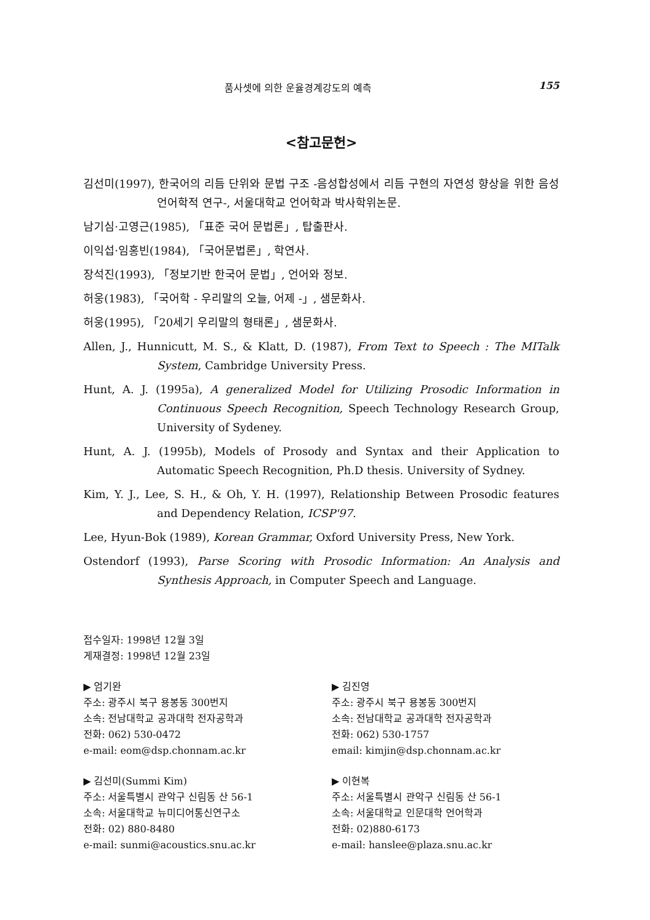품사셋에 의한 운율경계강도의 예측 155
<참고문헌>
김선미(1997), 한국어의 리듬 단위와 문법 구조 -음성합성에서 리듬 구현의 자연성 향상을 위한 음성언어학적 연구-, 서울대학교 언어학과 박사학위논문.
남기심·고영근(1985), 「표준 국어 문법론」, 탑출판사.
이익섭·임홍빈(1984), 「국어문법론」, 학연사.
장석진(1993), 「정보기반 한국어 문법」, 언어와 정보.
허웅(1983), 「국어학 - 우리말의 오늘, 어제 -」, 샘문화사.
허웅(1995), 「20세기 우리말의 형태론」, 샘문화사.
Allen, J., Hunnicutt, M. S., & Klatt, D. (1987), From Text to Speech : The MITalk System, Cambridge University Press.
Hunt, A. J. (1995a), A generalized Model for Utilizing Prosodic Information in Continuous Speech Recognition, Speech Technology Research Group, University of Sydeney.
Hunt, A. J. (1995b), Models of Prosody and Syntax and their Application to Automatic Speech Recognition, Ph.D thesis. University of Sydney.
Kim, Y. J., Lee, S. H., & Oh, Y. H. (1997), Relationship Between Prosodic features and Dependency Relation, ICSP'97.
Lee, Hyun-Bok (1989), Korean Grammar, Oxford University Press, New York.
Ostendorf (1993), Parse Scoring with Prosodic Information: An Analysis and Synthesis Approach, in Computer Speech and Language.
접수일자: 1998년 12월 3일
게재결정: 1998년 12월 23일
▶ 엄기완
주소: 광주시 북구 용봉동 300번지
소속: 전남대학교 공과대학 전자공학과
전화: 062) 530-0472
e-mail: eom@dsp.chonnam.ac.kr
▶ 김진영
주소: 광주시 북구 용봉동 300번지
소속: 전남대학교 공과대학 전자공학과
전화: 062) 530-1757
email: kimjin@dsp.chonnam.ac.kr
▶ 김선미(Summi Kim)
주소: 서울특별시 관악구 신림동 산 56-1
소속: 서울대학교 뉴미디어통신연구소
전화: 02) 880-8480
e-mail: sunmi@acoustics.snu.ac.kr
▶ 이현복
주소: 서울특별시 관악구 신림동 산 56-1
소속: 서울대학교 인문대학 언어학과
전화: 02)880-6173
e-mail: hanslee@plaza.snu.ac.kr